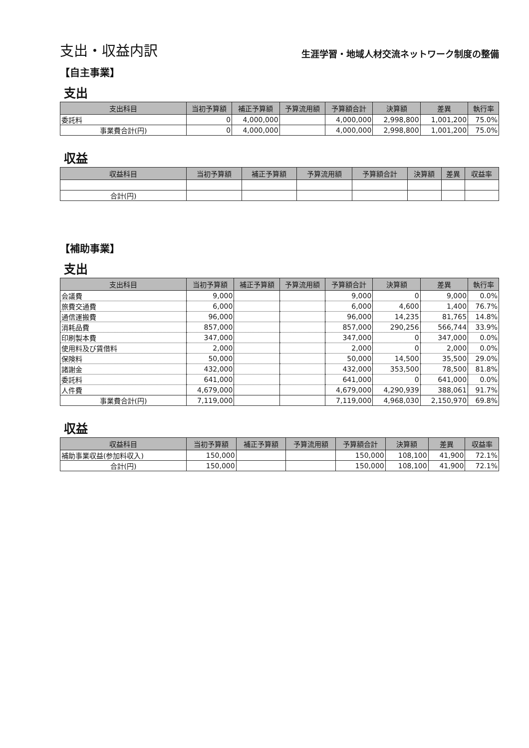支出・収益内訳
生涯学習・地域人材交流ネットワーク制度の整備
【自主事業】
支出
| 支出科目 | 当初予算額 | 補正予算額 | 予算流用額 | 予算額合計 | 決算額 | 差異 | 執行率 |
| --- | --- | --- | --- | --- | --- | --- | --- |
| 委託料 | 0 | 4,000,000 | | 4,000,000 | 2,998,800 | 1,001,200 | 75.0% |
| 事業費合計(円) | 0 | 4,000,000 | | 4,000,000 | 2,998,800 | 1,001,200 | 75.0% |
収益
| 収益科目 | 当初予算額 | 補正予算額 | 予算流用額 | 予算額合計 | 決算額 | 差異 | 収益率 |
| --- | --- | --- | --- | --- | --- | --- | --- |
| 合計(円) | | | | | | | |
【補助事業】
支出
| 支出科目 | 当初予算額 | 補正予算額 | 予算流用額 | 予算額合計 | 決算額 | 差異 | 執行率 |
| --- | --- | --- | --- | --- | --- | --- | --- |
| 会議費 | 9,000 | | | 9,000 | 0 | 9,000 | 0.0% |
| 旅費交通費 | 6,000 | | | 6,000 | 4,600 | 1,400 | 76.7% |
| 通信運搬費 | 96,000 | | | 96,000 | 14,235 | 81,765 | 14.8% |
| 消耗品費 | 857,000 | | | 857,000 | 290,256 | 566,744 | 33.9% |
| 印刷製本費 | 347,000 | | | 347,000 | 0 | 347,000 | 0.0% |
| 使用料及び賃借料 | 2,000 | | | 2,000 | 0 | 2,000 | 0.0% |
| 保険料 | 50,000 | | | 50,000 | 14,500 | 35,500 | 29.0% |
| 諸謝金 | 432,000 | | | 432,000 | 353,500 | 78,500 | 81.8% |
| 委託料 | 641,000 | | | 641,000 | 0 | 641,000 | 0.0% |
| 人件費 | 4,679,000 | | | 4,679,000 | 4,290,939 | 388,061 | 91.7% |
| 事業費合計(円) | 7,119,000 | | | 7,119,000 | 4,968,030 | 2,150,970 | 69.8% |
収益
| 収益科目 | 当初予算額 | 補正予算額 | 予算流用額 | 予算額合計 | 決算額 | 差異 | 収益率 |
| --- | --- | --- | --- | --- | --- | --- | --- |
| 補助事業収益(参加料収入) | 150,000 | | | 150,000 | 108,100 | 41,900 | 72.1% |
| 合計(円) | 150,000 | | | 150,000 | 108,100 | 41,900 | 72.1% |